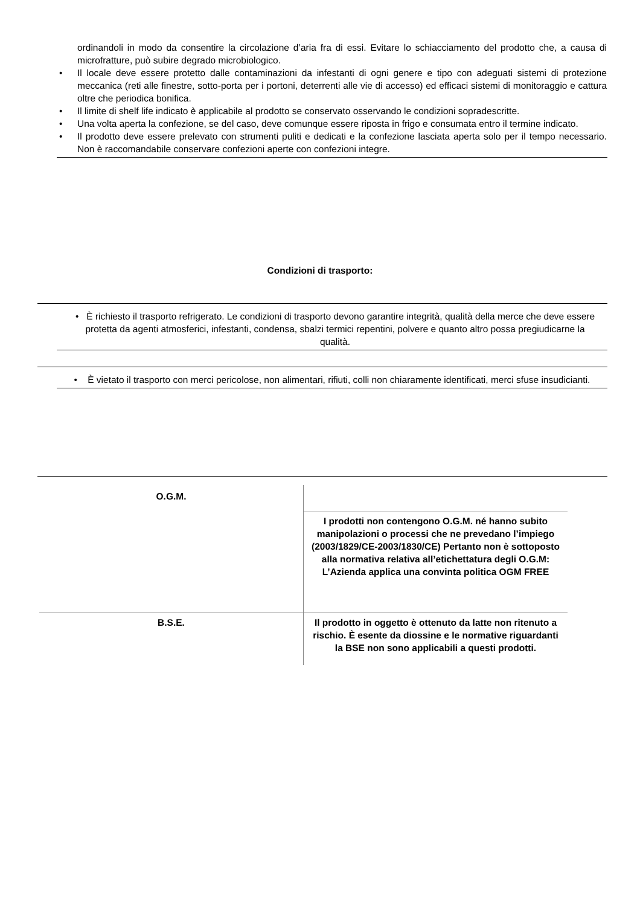ordinandoli in modo da consentire la circolazione d’aria fra di essi. Evitare lo schiacciamento del prodotto che, a causa di microfratture, può subire degrado microbiologico.
• Il locale deve essere protetto dalle contaminazioni da infestanti di ogni genere e tipo con adeguati sistemi di protezione meccanica (reti alle finestre, sotto-porta per i portoni, deterrenti alle vie di accesso) ed efficaci sistemi di monitoraggio e cattura oltre che periodica bonifica.
• Il limite di shelf life indicato è applicabile al prodotto se conservato osservando le condizioni sopradescritte.
• Una volta aperta la confezione, se del caso, deve comunque essere riposta in frigo e consumata entro il termine indicato.
• Il prodotto deve essere prelevato con strumenti puliti e dedicati e la confezione lasciata aperta solo per il tempo necessario. Non è raccomandabile conservare confezioni aperte con confezioni integre.
Condizioni di trasporto:
• È richiesto il trasporto refrigerato. Le condizioni di trasporto devono garantire integrità, qualità della merce che deve essere protetta da agenti atmosferici, infestanti, condensa, sbalzi termici repentini, polvere e quanto altro possa pregiudicarne la qualità.
• È vietato il trasporto con merci pericolose, non alimentari, rifiuti, colli non chiaramente identificati, merci sfuse insudicianti.
| O.G.M. | |
| | I prodotti non contengono O.G.M. né hanno subito manipolazioni o processi che ne prevedano l’impiego (2003/1829/CE-2003/1830/CE) Pertanto non è sottoposto alla normativa relativa all’etichettatura degli O.G.M: L’Azienda applica una convinta politica OGM FREE |
| B.S.E. | Il prodotto in oggetto è ottenuto da latte non ritenuto a rischio. È esente da diossine e le normative riguardanti la BSE non sono applicabili a questi prodotti. |